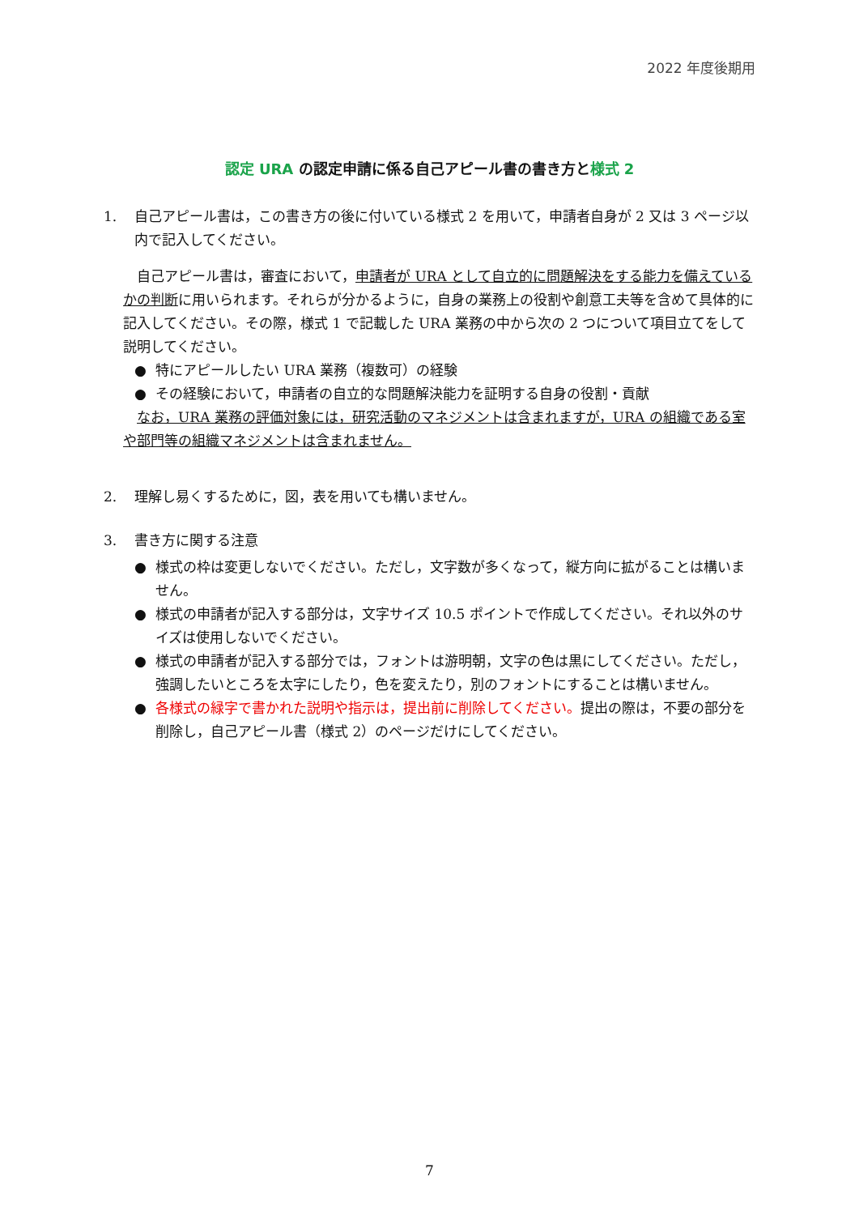2022 年度後期用
認定 URA の認定申請に係る自己アピール書の書き方と様式 2
1. 自己アピール書は，この書き方の後に付いている様式 2 を用いて，申請者自身が 2 又は 3 ページ以内で記入してください。
自己アピール書は，審査において，申請者が URA として自立的に問題解決をする能力を備えているかの判断に用いられます。それらが分かるように，自身の業務上の役割や創意工夫等を含めて具体的に記入してください。その際，様式 1 で記載した URA 業務の中から次の 2 つについて項目立てをして説明してください。
● 特にアピールしたい URA 業務（複数可）の経験
● その経験において，申請者の自立的な問題解決能力を証明する自身の役割・貢献
なお，URA 業務の評価対象には，研究活動のマネジメントは含まれますが，URA の組織である室や部門等の組織マネジメントは含まれません。
2. 理解し易くするために，図，表を用いても構いません。
3. 書き方に関する注意
● 様式の枠は変更しないでください。ただし，文字数が多くなって，縦方向に拡がることは構いません。
● 様式の申請者が記入する部分は，文字サイズ 10.5 ポイントで作成してください。それ以外のサイズは使用しないでください。
● 様式の申請者が記入する部分では，フォントは游明朝，文字の色は黒にしてください。ただし，強調したいところを太字にしたり，色を変えたり，別のフォントにすることは構いません。
● 各様式の緑字で書かれた説明や指示は，提出前に削除してください。提出の際は，不要の部分を削除し，自己アピール書（様式 2）のページだけにしてください。
7